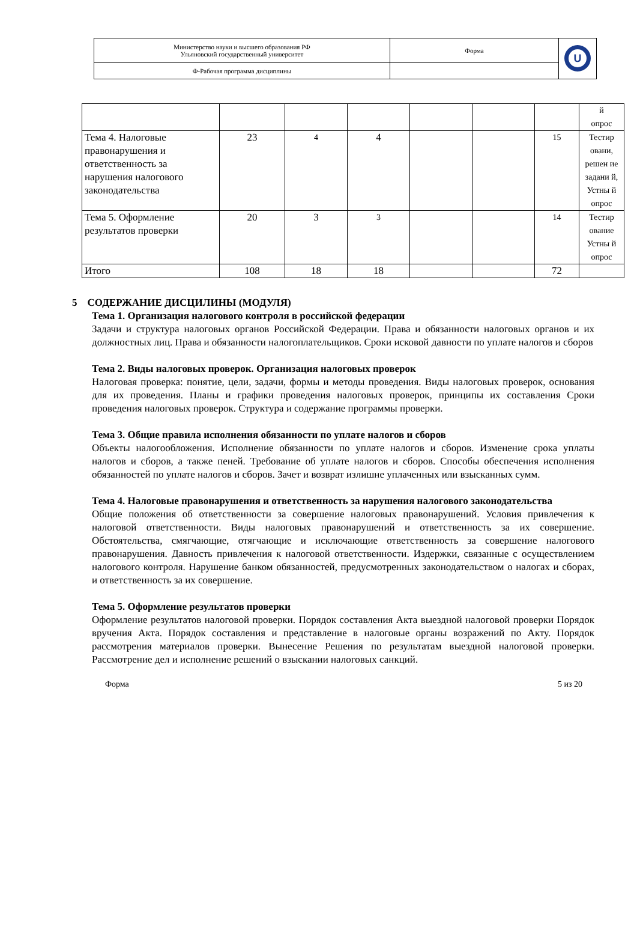| Министерство науки и высшего образования РФ Ульяновский государственный университет | Форма | U |
| Ф-Рабочая программа дисциплины | | |
| | | | | | | | й опрос |
| Тема 4. Налоговые правонарушения и ответственность за нарушения налогового законодательства | 23 | 4 | 4 | | | 15 | Тестир овани, решен ие задани й, Устны й опрос |
| Тема 5. Оформление результатов проверки | 20 | 3 | 3 | | | 14 | Тестир ование Устны й опрос |
| Итого | 108 | 18 | 18 | | | 72 | |
5 СОДЕРЖАНИЕ ДИСЦИЛИНЫ (МОДУЛЯ)
Тема 1. Организация налогового контроля в российской федерации
Задачи и структура налоговых органов Российской Федерации. Права и обязанности налоговых органов и их должностных лиц. Права и обязанности налогоплательщиков. Сроки исковой давности по уплате налогов и сборов
Тема 2. Виды налоговых проверок. Организация налоговых проверок
Налоговая проверка: понятие, цели, задачи, формы и методы проведения. Виды налоговых проверок, основания для их проведения. Планы и графики проведения налоговых проверок, принципы их составления Сроки проведения налоговых проверок. Структура и содержание программы проверки.
Тема 3. Общие правила исполнения обязанности по уплате налогов и сборов
Объекты налогообложения. Исполнение обязанности по уплате налогов и сборов. Изменение срока уплаты налогов и сборов, а также пеней. Требование об уплате налогов и сборов. Способы обеспечения исполнения обязанностей по уплате налогов и сборов. Зачет и возврат излишне уплаченных или взысканных сумм.
Тема 4. Налоговые правонарушения и ответственность за нарушения налогового законодательства
Общие положения об ответственности за совершение налоговых правонарушений. Условия привлечения к налоговой ответственности. Виды налоговых правонарушений и ответственность за их совершение. Обстоятельства, смягчающие, отягчающие и исключающие ответственность за совершение налогового правонарушения. Давность привлечения к налоговой ответственности. Издержки, связанные с осуществлением налогового контроля. Нарушение банком обязанностей, предусмотренных законодательством о налогах и сборах, и ответственность за их совершение.
Тема 5. Оформление результатов проверки
Оформление результатов налоговой проверки. Порядок составления Акта выездной налоговой проверки Порядок вручения Акта. Порядок составления и представление в налоговые органы возражений по Акту. Порядок рассмотрения материалов проверки. Вынесение Решения по результатам выездной налоговой проверки. Рассмотрение дел и исполнение решений о взыскании налоговых санкций.
Форма 5 из 20